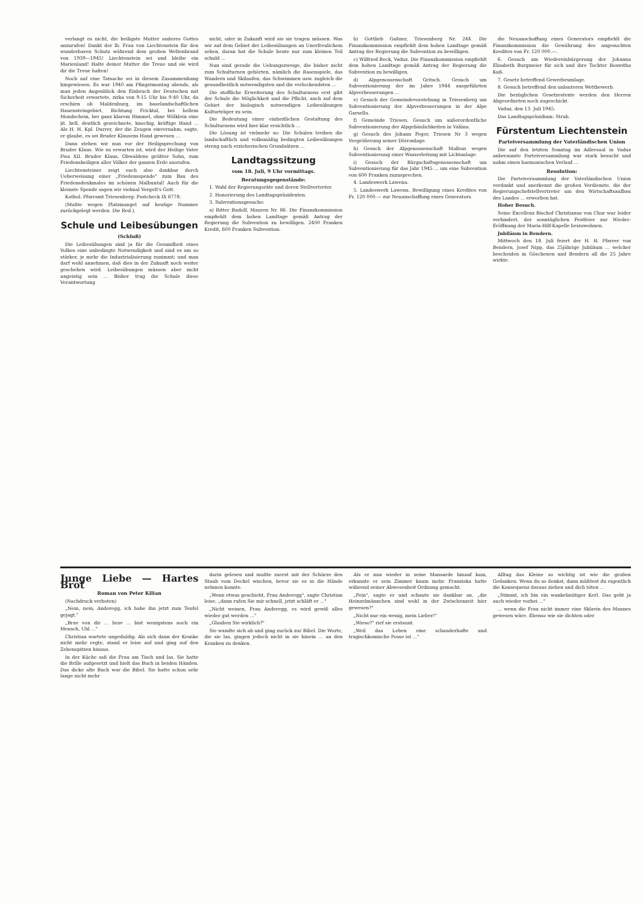verlangt es nicht, die heiligste Mutter anderes Gottes anzurufen! Dankt der lb. Frau von Liechtenstein für den wunderbaren Schutz während dem großen Weltenbrand von 1939—1945! Liechtenstein sei und bleibe ein Marienland! Halte deiner Mutter die Treue und sie wird dir die Treue halten!
Noch auf eine Tatsache sei in diesem Zusammenhang hingewiesen. Es war 1940 am Pfingstmontag abends, als man jeden Augenblick den Einbruch der Deutschen mit Sicherheit erwartete, zirka von 9.15 Uhr bis 9.40 Uhr, da erschien ob Maldenburg, im baselandschaftlichen Hauensteingebiet, Richtung Fricktal, bei hellem Mondschein, bei ganz klarem Himmel, ohne Wölklein eine jit. hell, deutlich gezeichnete, knochig, kräftige Hand ... Als H. H. Kpl. Durrer, der die Zeugen einvernahm, sagte, er glaube, es sei Bruder Klausens Hand gewesen ...
Dann stehen wir nun vor der Heiligsprechung von Bruder Klaus. Wie zu erwarten ist, wird der Heilige Vater Pius XII. Bruder Klaus, Obwaldens größter Sohn, zum Friedensheiligen aller Völker der ganzen Erde ausrufen.
Liechtensteiner zeigt euch also dankbar durch Ueberweisung einer „Friedensspende" zum Bau des Friedensdenkmales im schönen Malbuntal! Auch für die kleinste Spende sagen wir vielmal Vergelt's Gott.
Kathol. Pfarramt Triesenberg: Postcheck IX 6778.
(Mußte wegen Platzmangel auf heutige Nummer zurückgelegt werden. Die Red.).
Schule und Leibesübungen
(Schluß)
Die Leibesübungen sind ja für die Gesundheit eines Volkes eine unbedingte Notwendigkeit und sind es um so stärker, je mehr die Industrialisierung zunimmt; und man darf wohl annehmen, daß dies in der Zukunft noch weiter geschehen wird. Leibesübungen müssen aber nicht ungeistig sein ... Bisher trug die Schule diese Verantwortung
nicht, oder in Zukunft wird sie sie tragen müssen. Was wir auf dem Gebiet der Leibesübungen an Unerfreulichem sehen, daran hat die Schule heute nur zum kleinen Teil schuld ...
Nun sind gerade die Uebungszweige, die bisher nicht zum Schulturnen gehörten, nämlich die Rasenspiele, das Wandern und Skilaufen, das Schwimmen usw. zugleich die gesundheitlich notwendigsten und die verlockendsten ...
Die stoffliche Erweiterung des Schulturnens erst gibt der Schule die Möglichkeit und die Pflicht, auch auf dem Gebiet der biologisch notwendigen Leibesübungen Kulturträger zu sein.
Die Bedeutung einer einheitlichen Gestaltung des Schulturnens wird hier klar ersichtlich ...
Die Lösung ist vielmehr so: Die Schulen treiben die landschaftlich und volksmäßig bedingten Leibesübungen streng nach erzieherischen Grundsätzen ...
Landtagssitzung
vom 18. Juli, 9 Uhr vormittags.
Beratungsgegenstände:
1. Wahl der Regierungsräte und deren Stellvertreter.
2. Honorierung des Landtagspräsidenten.
3. Subventionsgesuche:
a) Ritter Rudolf, Mauren Nr. 86. Die Finanzkommission empfiehlt dem hohen Landtage gemäß Antrag der Regierung die Subvention zu bewilligen. 2400 Franken Kredit, 600 Franken Subvention.
b) Gottlieb Gaßner, Triesenberg Nr. 244. Die Finanzkommission empfiehlt dem hohen Landtage gemäß Antrag der Regierung die Subvention zu bewilligen.
c) Wilfried Beck, Vaduz. Die Finanzkommission empfiehlt dem hohen Landtage gemäß Antrag der Regierung die Subvention zu bewilligen.
d) Alpgenossenschaft Gritsch. Gesuch um Subventionierung der im Jahre 1944 ausgeführten Alpverbesserungen ...
e) Gesuch der Gemeindevorstehung in Triesenberg um Subventionierung der Alpverbesserungen in der Alpe Garsella.
f) Gemeinde Triesen. Gesuch um außerordentliche Subventionierung der Alpgebäulichkeiten in Valüna.
g) Gesuch des Johann Feger, Triesen Nr 3 wegen Vergrößerung seiner Dörranlage.
h) Gesuch der Alpgenossenschaft Malbun wegen Subventionierung einer Wasserleitung mit Lichtanlage.
i) Gesuch der Bürgschaftsgenossenschaft um Subventionierung für das Jahr 1945 ... um eine Subvention von 600 Franken zuzusprechen.
4. Landeswerk Lawena.
5. Landeswerk Lawena. Bewilligung eines Kredites von Fr. 120 000.— zur Neuanschaffung eines Generators.
die Neuanschaffung eines Generators empfiehlt die Finanzkommission die Gewährung des angesuchten Kredites von Fr. 120 000.—.
6. Gesuch um Wiedereinbürgerung der Johanna Elisabeth Burgmeier für sich und ihre Tochter Roswitha Kuß.
7. Gesetz betreffend Gewerbeumlage.
8. Gesuch betreffend den unlauteren Wettbewerb.
Die bezüglichen Gesetzestexte werden den Herren Abgeordneten noch zugeschickt.
Vaduz, den 13. Juli 1945.
Das Landtagspräsidium: Strub.
Fürstentum Liechtenstein
Parteiversammlung der Vaterländischen Union
Die auf den letzten Sonntag im Adlersaal in Vaduz anberaumte Parteiversammlung war stark besucht und nahm einen harmonischen Verlauf ...
Resolution:
Die Parteiversammlung der Vaterländischen Union verdankt und anerkennt die großen Verdienste, die der Regierungschefstellvertreter um den Wirtschaftsaufbau des Landes ... erworben hat.
Hoher Besuch.
Seine Excellenz Bischof Christianus von Chur war leider verhindert, der sonntäglichen Festfeier zur Wieder-Eröffnung der Maria-Hilf-Kapelle beizuwohnen.
Jubiläum in Bendern.
Mittwoch den 18. Juli feiert der H. H. Pfarrer von Bendern, Josef Nipp, das 25jährige Jubiläum ... welcher bescheiden in Göschenen und Bendern all die 25 Jahre wirkte.
Junge Liebe — Hartes Brot
Roman von Peter Kilian
(Nachdruck verboten)
„Nein, nein, Anderegg, ich habe ihn jetzt zum Teufel gejagt."
„Brav von dir ... brav ... bist wenigstens noch ein Mensch, Uhl ..."
Christian wartete ungeduldig. Als sich dann der Kranke nicht mehr regte, stand er leise auf und ging auf den Zehenspitzen hinaus.
In der Küche saß die Frau am Tisch und las. Sie hatte die Brille aufgesetzt und hielt das Buch in beiden Händen. Das dicke alte Buch war die Bibel. Sie hatte schon sehr lange nicht mehr
darin gelesen und mußte zuerst mit der Schürze den Staub vom Deckel wischen, bevor sie es in die Hände nehmen konnte.
„Wenn etwas geschieht, Frau Anderegg", sagte Christian leise, „dann rufen Sie mir schnell, jetzt schläft er ..."
„Nicht weinen, Frau Anderegg, es wird gewiß alles wieder gut werden ..."
„Glauben Sie wirklich?"
Sie wandte sich ab und ging zurück zur Bibel. Die Worte, die sie las, gingen jedoch nicht in sie hinein ... an den Kranken zu denken.
Als er nun wieder in seine Mansarde hinauf kam, erkannte er sein Zimmer kaum mehr. Franziska hatte während seiner Abwesenheit Ordnung gemacht.
„Fein", sagte er und schaute sie dankbar an, „die Heinzelmännchen sind wohl in der Zwischenzeit hier gewesen?"
„Nicht nur ein wenig, mein Lieber!"
„Wieso?" rief sie erstaunt.
„Weil das Leben eine schauderhafte und tragischkomische Posse ist ..."
Alltag das Kleine so wichtig ist wie die großen Gedanken. Wenn du so denkst, dann müßtest du eigentlich die Konsequenz daraus ziehen und dich töten ...
„Stimmt, ich bin ein wankelmütiger Kerl. Das geht ja auch wieder vorbei ..."
... wenn die Frau nicht immer eine Sklavin des Mannes gewesen wäre. Ebenso wie sie dichten oder